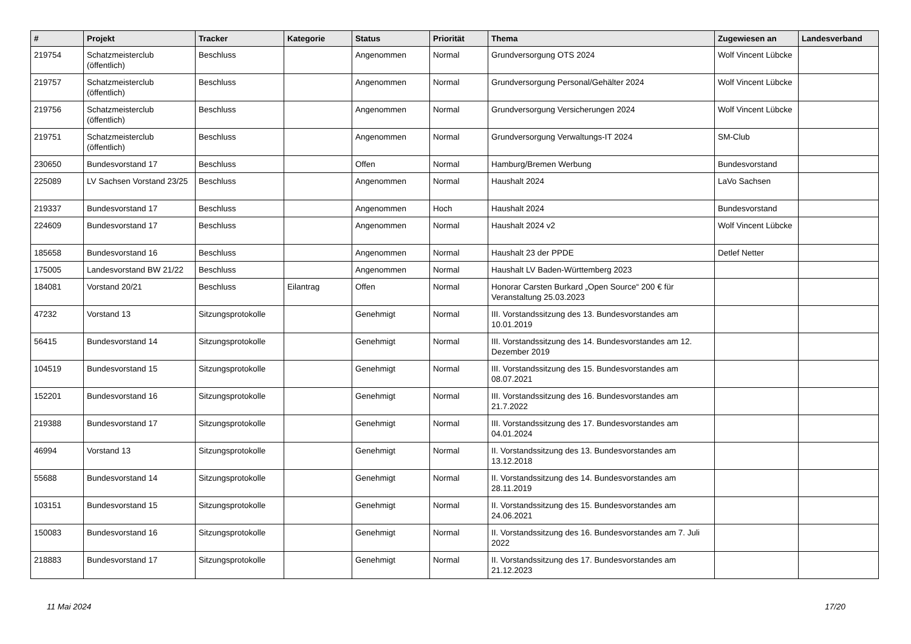| # | Projekt | Tracker | Kategorie | Status | Priorität | Thema | Zugewiesen an | Landesverband |
| --- | --- | --- | --- | --- | --- | --- | --- | --- |
| 219754 | Schatzmeisterclub (öffentlich) | Beschluss | | Angenommen | Normal | Grundversorgung OTS 2024 | Wolf Vincent Lübcke | |
| 219757 | Schatzmeisterclub (öffentlich) | Beschluss | | Angenommen | Normal | Grundversorgung Personal/Gehälter 2024 | Wolf Vincent Lübcke | |
| 219756 | Schatzmeisterclub (öffentlich) | Beschluss | | Angenommen | Normal | Grundversorgung Versicherungen 2024 | Wolf Vincent Lübcke | |
| 219751 | Schatzmeisterclub (öffentlich) | Beschluss | | Angenommen | Normal | Grundversorgung Verwaltungs-IT 2024 | SM-Club | |
| 230650 | Bundesvorstand 17 | Beschluss | | Offen | Normal | Hamburg/Bremen Werbung | Bundesvorstand | |
| 225089 | LV Sachsen Vorstand 23/25 | Beschluss | | Angenommen | Normal | Haushalt 2024 | LaVo Sachsen | |
| 219337 | Bundesvorstand 17 | Beschluss | | Angenommen | Hoch | Haushalt 2024 | Bundesvorstand | |
| 224609 | Bundesvorstand 17 | Beschluss | | Angenommen | Normal | Haushalt 2024 v2 | Wolf Vincent Lübcke | |
| 185658 | Bundesvorstand 16 | Beschluss | | Angenommen | Normal | Haushalt 23 der PPDE | Detlef Netter | |
| 175005 | Landesvorstand BW 21/22 | Beschluss | | Angenommen | Normal | Haushalt LV Baden-Württemberg 2023 | | |
| 184081 | Vorstand 20/21 | Beschluss | Eilantrag | Offen | Normal | Honorar Carsten Burkard „Open Source“ 200 € für Veranstaltung 25.03.2023 | | |
| 47232 | Vorstand 13 | Sitzungsprotokolle | | Genehmigt | Normal | III. Vorstandssitzung des 13. Bundesvorstandes am 10.01.2019 | | |
| 56415 | Bundesvorstand 14 | Sitzungsprotokolle | | Genehmigt | Normal | III. Vorstandssitzung des 14. Bundesvorstandes am 12. Dezember 2019 | | |
| 104519 | Bundesvorstand 15 | Sitzungsprotokolle | | Genehmigt | Normal | III. Vorstandssitzung des 15. Bundesvorstandes am 08.07.2021 | | |
| 152201 | Bundesvorstand 16 | Sitzungsprotokolle | | Genehmigt | Normal | III. Vorstandssitzung des 16. Bundesvorstandes am 21.7.2022 | | |
| 219388 | Bundesvorstand 17 | Sitzungsprotokolle | | Genehmigt | Normal | III. Vorstandssitzung des 17. Bundesvorstandes am 04.01.2024 | | |
| 46994 | Vorstand 13 | Sitzungsprotokolle | | Genehmigt | Normal | II. Vorstandssitzung des 13. Bundesvorstandes am 13.12.2018 | | |
| 55688 | Bundesvorstand 14 | Sitzungsprotokolle | | Genehmigt | Normal | II. Vorstandssitzung des 14. Bundesvorstandes am 28.11.2019 | | |
| 103151 | Bundesvorstand 15 | Sitzungsprotokolle | | Genehmigt | Normal | II. Vorstandssitzung des 15. Bundesvorstandes am 24.06.2021 | | |
| 150083 | Bundesvorstand 16 | Sitzungsprotokolle | | Genehmigt | Normal | II. Vorstandssitzung des 16. Bundesvorstandes am 7. Juli 2022 | | |
| 218883 | Bundesvorstand 17 | Sitzungsprotokolle | | Genehmigt | Normal | II. Vorstandssitzung des 17. Bundesvorstandes am 21.12.2023 | | |
11 Mai 2024 17/20